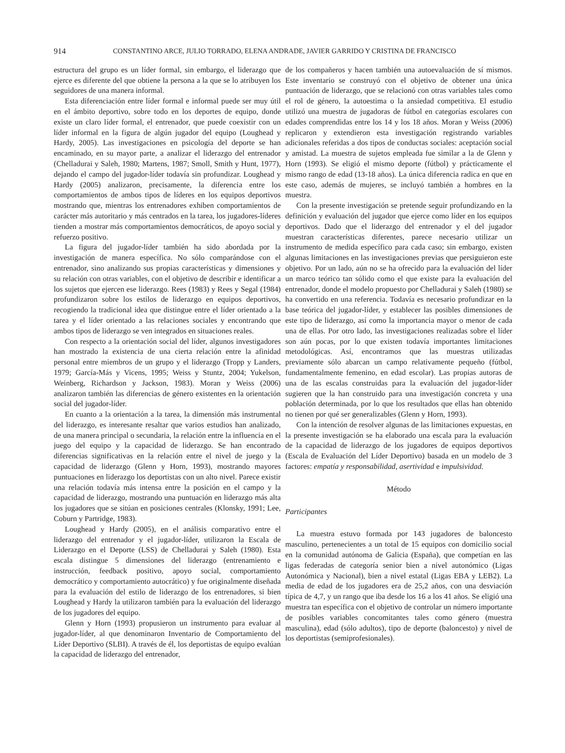914 CONSTANTINO ARCE, JULIO TORRADO, ELENA ANDRADE, JAVIER GARRIDO Y CRISTINA DE FRANCISCO
estructura del grupo es un líder formal, sin embargo, el liderazgo que ejerce es diferente del que obtiene la persona a la que se lo atribuyen los seguidores de una manera informal.
Esta diferenciación entre líder formal e informal puede ser muy útil en el ámbito deportivo, sobre todo en los deportes de equipo, donde existe un claro líder formal, el entrenador, que puede coexistir con un líder informal en la figura de algún jugador del equipo (Loughead y Hardy, 2005). Las investigaciones en psicología del deporte se han encaminado, en su mayor parte, a analizar el liderazgo del entrenador (Chelladurai y Saleh, 1980; Martens, 1987; Smoll, Smith y Hunt, 1977), dejando el campo del jugador-líder todavía sin profundizar. Loughead y Hardy (2005) analizaron, precisamente, la diferencia entre los comportamientos de ambos tipos de líderes en los equipos deportivos mostrando que, mientras los entrenadores exhiben comportamientos de carácter más autoritario y más centrados en la tarea, los jugadores-líderes tienden a mostrar más comportamientos democráticos, de apoyo social y refuerzo positivo.
La figura del jugador-líder también ha sido abordada por la investigación de manera específica. No sólo comparándose con el entrenador, sino analizando sus propias características y dimensiones y su relación con otras variables, con el objetivo de describir e identificar a los sujetos que ejercen ese liderazgo. Rees (1983) y Rees y Segal (1984) profundizaron sobre los estilos de liderazgo en equipos deportivos, recogiendo la tradicional idea que distingue entre el líder orientado a la tarea y el líder orientado a las relaciones sociales y encontrando que ambos tipos de liderazgo se ven integrados en situaciones reales.
Con respecto a la orientación social del líder, algunos investigadores han mostrado la existencia de una cierta relación entre la afinidad personal entre miembros de un grupo y el liderazgo (Tropp y Landers, 1979; García-Más y Vicens, 1995; Weiss y Stuntz, 2004; Yukelson, Weinberg, Richardson y Jackson, 1983). Moran y Weiss (2006) analizaron también las diferencias de género existentes en la orientación social del jugador-líder.
En cuanto a la orientación a la tarea, la dimensión más instrumental del liderazgo, es interesante resaltar que varios estudios han analizado, de una manera principal o secundaria, la relación entre la influencia en el juego del equipo y la capacidad de liderazgo. Se han encontrado diferencias significativas en la relación entre el nivel de juego y la capacidad de liderazgo (Glenn y Horn, 1993), mostrando mayores puntuaciones en liderazgo los deportistas con un alto nivel. Parece existir una relación todavía más intensa entre la posición en el campo y la capacidad de liderazgo, mostrando una puntuación en liderazgo más alta los jugadores que se sitúan en posiciones centrales (Klonsky, 1991; Lee, Coburn y Partridge, 1983).
Loughead y Hardy (2005), en el análisis comparativo entre el liderazgo del entrenador y el jugador-líder, utilizaron la Escala de Liderazgo en el Deporte (LSS) de Chelladurai y Saleh (1980). Esta escala distingue 5 dimensiones del liderazgo (entrenamiento e instrucción, feedback positivo, apoyo social, comportamiento democrático y comportamiento autocrático) y fue originalmente diseñada para la evaluación del estilo de liderazgo de los entrenadores, si bien Loughead y Hardy la utilizaron también para la evaluación del liderazgo de los jugadores del equipo.
Glenn y Horn (1993) propusieron un instrumento para evaluar al jugador-líder, al que denominaron Inventario de Comportamiento del Líder Deportivo (SLBI). A través de él, los deportistas de equipo evalúan la capacidad de liderazgo del entrenador,
de los compañeros y hacen también una autoevaluación de sí mismos. Este inventario se construyó con el objetivo de obtener una única puntuación de liderazgo, que se relacionó con otras variables tales como el rol de género, la autoestima o la ansiedad competitiva. El estudio utilizó una muestra de jugadoras de fútbol en categorías escolares con edades comprendidas entre los 14 y los 18 años. Moran y Weiss (2006) replicaron y extendieron esta investigación registrando variables adicionales referidas a dos tipos de conductas sociales: aceptación social y amistad. La muestra de sujetos empleada fue similar a la de Glenn y Horn (1993). Se eligió el mismo deporte (fútbol) y prácticamente el mismo rango de edad (13-18 años). La única diferencia radica en que en este caso, además de mujeres, se incluyó también a hombres en la muestra.
Con la presente investigación se pretende seguir profundizando en la definición y evaluación del jugador que ejerce como líder en los equipos deportivos. Dado que el liderazgo del entrenador y el del jugador muestran características diferentes, parece necesario utilizar un instrumento de medida específico para cada caso; sin embargo, existen algunas limitaciones en las investigaciones previas que persiguieron este objetivo. Por un lado, aún no se ha ofrecido para la evaluación del líder un marco teórico tan sólido como el que existe para la evaluación del entrenador, donde el modelo propuesto por Chelladurai y Saleh (1980) se ha convertido en una referencia. Todavía es necesario profundizar en la base teórica del jugador-líder, y establecer las posibles dimensiones de este tipo de liderazgo, así como la importancia mayor o menor de cada una de ellas. Por otro lado, las investigaciones realizadas sobre el líder son aún pocas, por lo que existen todavía importantes limitaciones metodológicas. Así, encontramos que las muestras utilizadas previamente sólo abarcan un campo relativamente pequeño (fútbol, fundamentalmente femenino, en edad escolar). Las propias autoras de una de las escalas construidas para la evaluación del jugador-líder sugieren que la han construido para una investigación concreta y una población determinada, por lo que los resultados que ellas han obtenido no tienen por qué ser generalizables (Glenn y Horn, 1993).
Con la intención de resolver algunas de las limitaciones expuestas, en la presente investigación se ha elaborado una escala para la evaluación de la capacidad de liderazgo de los jugadores de equipos deportivos (Escala de Evaluación del Líder Deportivo) basada en un modelo de 3 factores: empatía y responsabilidad, asertividad e impulsividad.
Método
Participantes
La muestra estuvo formada por 143 jugadores de baloncesto masculino, pertenecientes a un total de 15 equipos con domicilio social en la comunidad autónoma de Galicia (España), que competían en las ligas federadas de categoría senior bien a nivel autonómico (Ligas Autonómica y Nacional), bien a nivel estatal (Ligas EBA y LEB2). La media de edad de los jugadores era de 25,2 años, con una desviación típica de 4,7, y un rango que iba desde los 16 a los 41 años. Se eligió una muestra tan específica con el objetivo de controlar un número importante de posibles variables concomitantes tales como género (muestra masculina), edad (sólo adultos), tipo de deporte (baloncesto) y nivel de los deportistas (semiprofesionales).